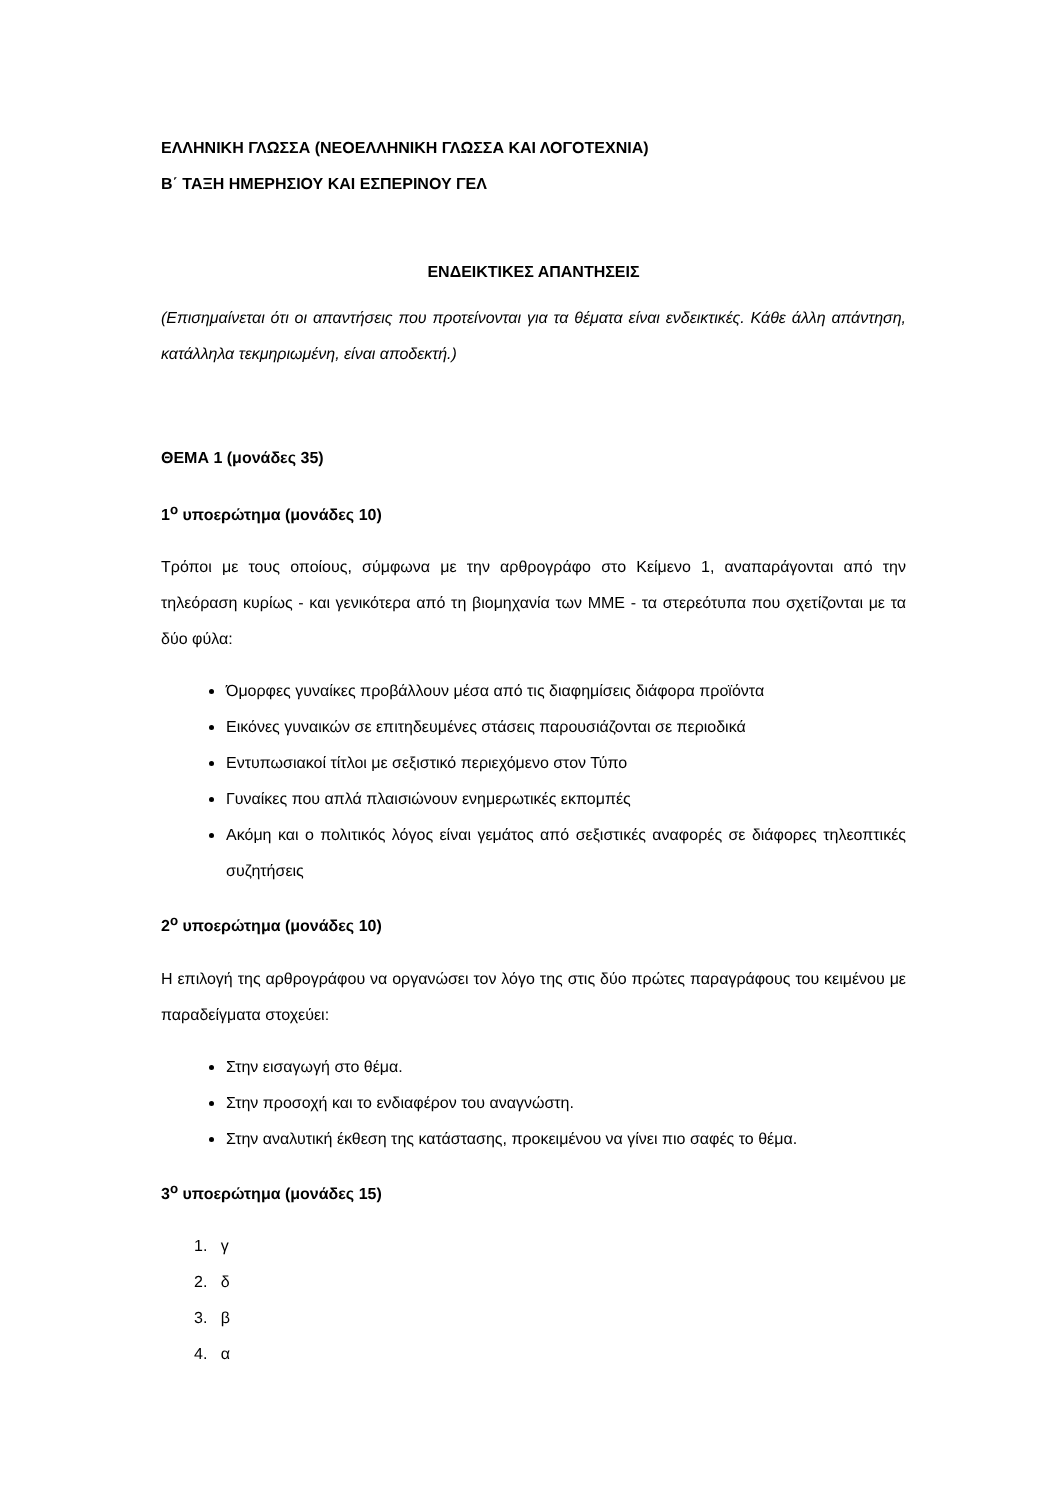ΕΛΛΗΝΙΚΗ ΓΛΩΣΣΑ (ΝΕΟΕΛΛΗΝΙΚΗ ΓΛΩΣΣΑ ΚΑΙ ΛΟΓΟΤΕΧΝΙΑ)
Β΄ ΤΑΞΗ ΗΜΕΡΗΣΙΟΥ ΚΑΙ ΕΣΠΕΡΙΝΟΥ ΓΕΛ
ΕΝΔΕΙΚΤΙΚΕΣ ΑΠΑΝΤΗΣΕΙΣ
(Επισημαίνεται ότι οι απαντήσεις που προτείνονται για τα θέματα είναι ενδεικτικές. Κάθε άλλη απάντηση, κατάλληλα τεκμηριωμένη, είναι αποδεκτή.)
ΘΕΜΑ 1 (μονάδες 35)
1<sup>ο</sup> υποερώτημα (μονάδες 10)
Τρόποι με τους οποίους, σύμφωνα με την αρθρογράφο στο Κείμενο 1, αναπαράγονται από την τηλεόραση κυρίως - και γενικότερα από τη βιομηχανία των ΜΜΕ - τα στερεότυπα που σχετίζονται με τα δύο φύλα:
Όμορφες γυναίκες προβάλλουν μέσα από τις διαφημίσεις διάφορα προϊόντα
Εικόνες γυναικών σε επιτηδευμένες στάσεις παρουσιάζονται σε περιοδικά
Εντυπωσιακοί τίτλοι με σεξιστικό περιεχόμενο στον Τύπο
Γυναίκες που απλά πλαισιώνουν ενημερωτικές εκπομπές
Ακόμη και ο πολιτικός λόγος είναι γεμάτος από σεξιστικές αναφορές σε διάφορες τηλεοπτικές συζητήσεις
2<sup>ο</sup> υποερώτημα (μονάδες 10)
Η επιλογή της αρθρογράφου να οργανώσει τον λόγο της στις δύο πρώτες παραγράφους του κειμένου με παραδείγματα στοχεύει:
Στην εισαγωγή στο θέμα.
Στην προσοχή και το ενδιαφέρον του αναγνώστη.
Στην αναλυτική έκθεση της κατάστασης, προκειμένου να γίνει πιο σαφές το θέμα.
3<sup>ο</sup> υποερώτημα (μονάδες 15)
1. γ
2. δ
3. β
4. α